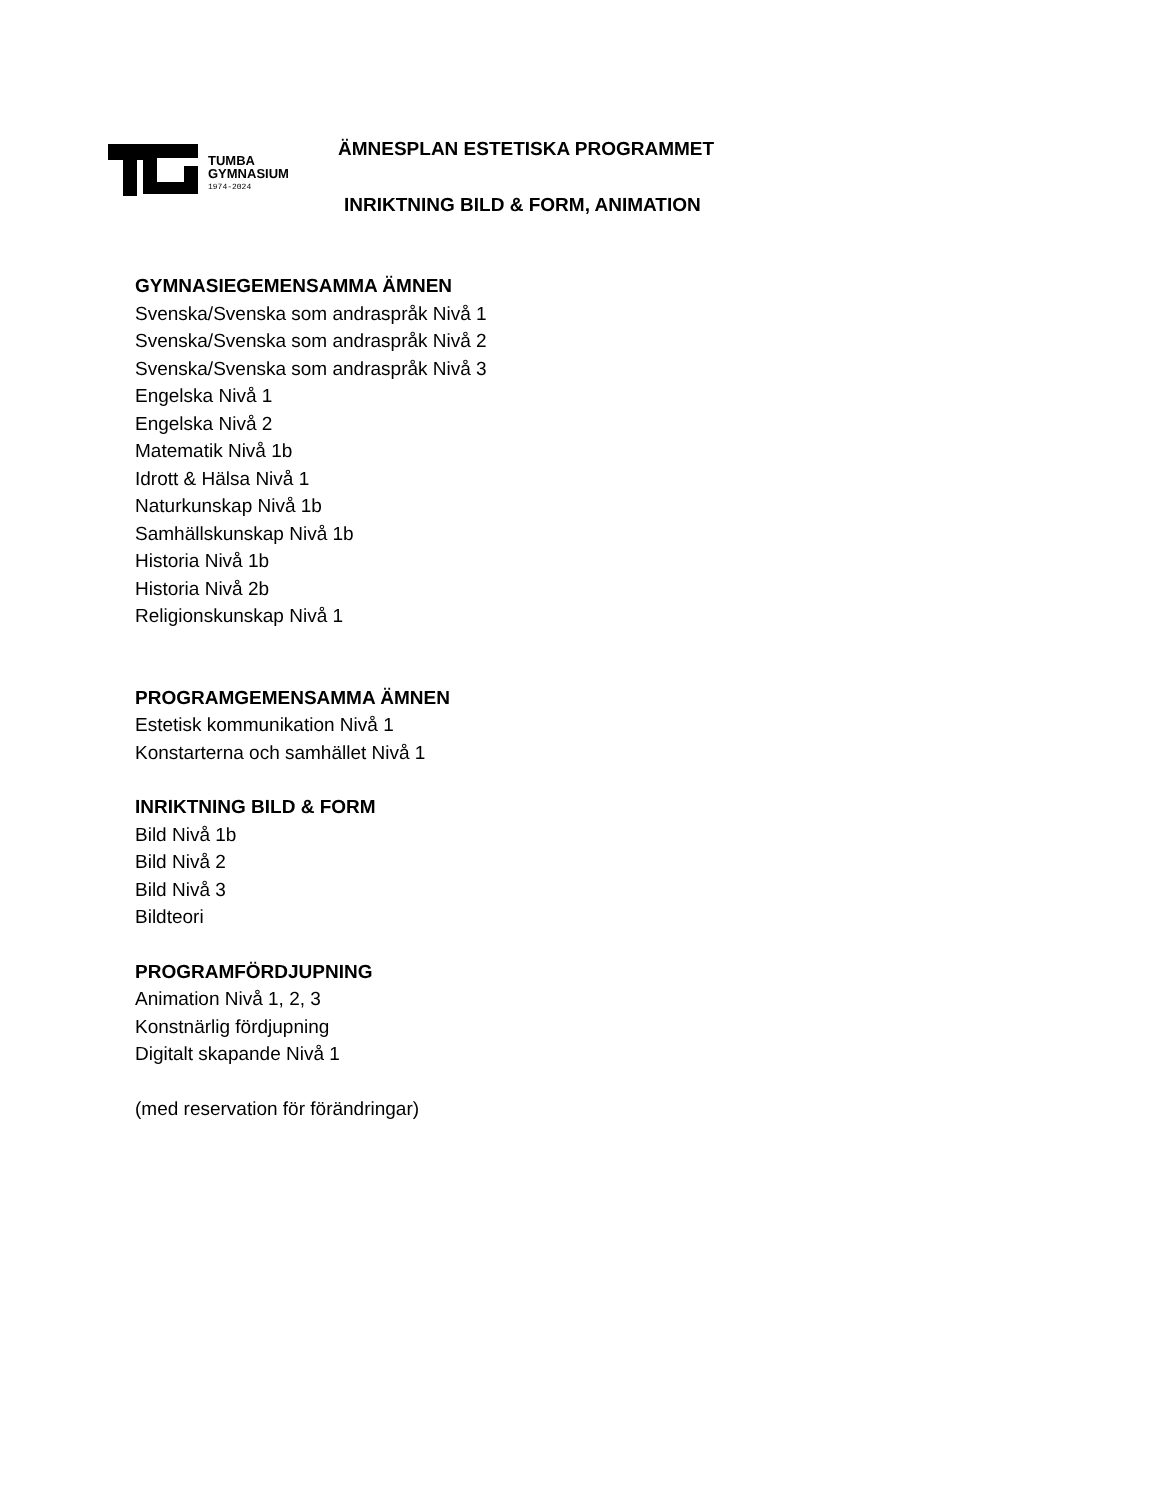TUMBA
GYMNASIUM
1974-2024
ÄMNESPLAN ESTETISKA PROGRAMMET
INRIKTNING BILD & FORM, ANIMATION
GYMNASIEGEMENSAMMA ÄMNEN
Svenska/Svenska som andraspråk Nivå 1
Svenska/Svenska som andraspråk Nivå 2
Svenska/Svenska som andraspråk Nivå 3
Engelska Nivå 1
Engelska Nivå 2
Matematik Nivå 1b
Idrott & Hälsa Nivå 1
Naturkunskap Nivå 1b
Samhällskunskap Nivå 1b
Historia Nivå 1b
Historia Nivå 2b
Religionskunskap Nivå 1
PROGRAMGEMENSAMMA ÄMNEN
Estetisk kommunikation Nivå 1
Konstarterna och samhället Nivå 1
INRIKTNING BILD & FORM
Bild Nivå 1b
Bild Nivå 2
Bild Nivå 3
Bildteori
PROGRAMFÖRDJUPNING
Animation Nivå 1, 2, 3
Konstnärlig fördjupning
Digitalt skapande Nivå 1
(med reservation för förändringar)